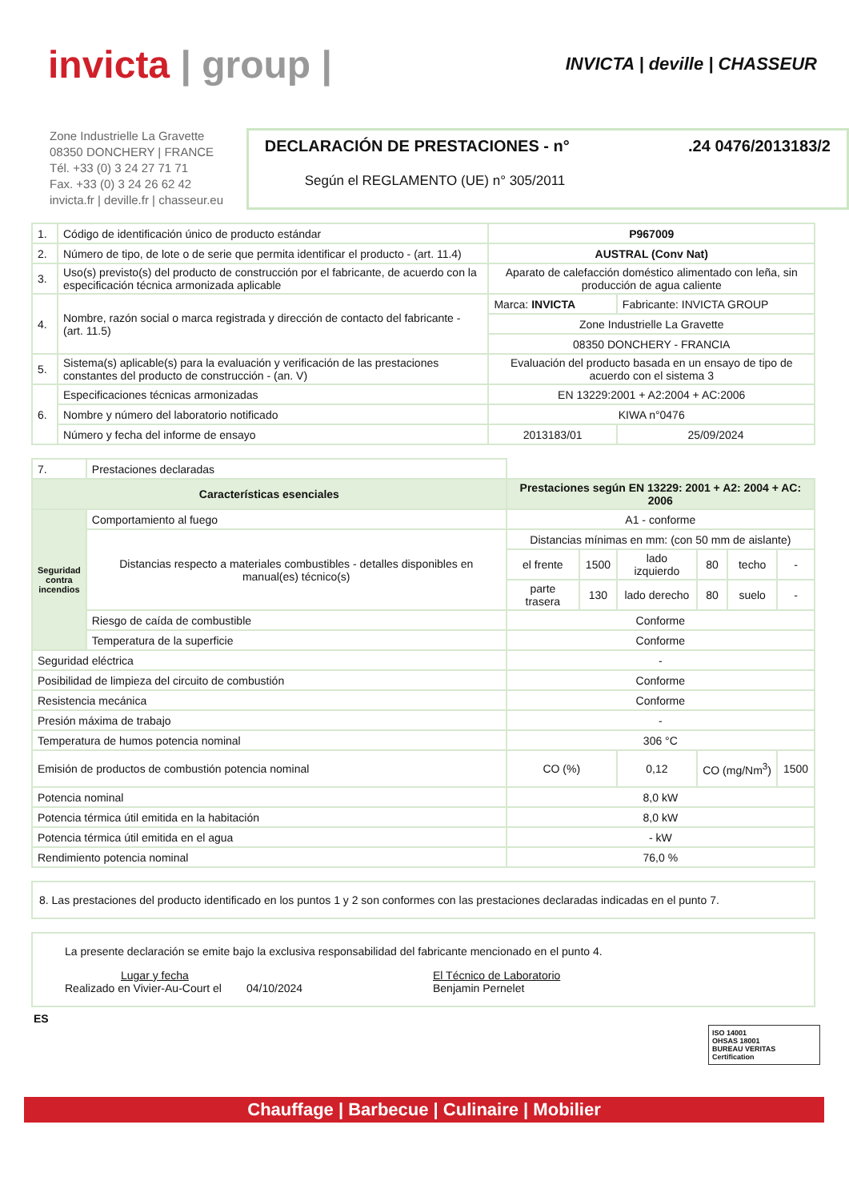invicta | group |
INVICTA | deville | CHASSEUR
Zone Industrielle La Gravette
08350 DONCHERY | FRANCE
Tél. +33 (0) 3 24 27 71 71
Fax. +33 (0) 3 24 26 62 42
invicta.fr | deville.fr | chasseur.eu
DECLARACIÓN DE PRESTACIONES - n°.24 0476/2013183/2
Según el REGLAMENTO (UE) n° 305/2011
| 1. | Código de identificación único de producto estándar | P967009 | |
| 2. | Número de tipo, de lote o de serie que permita identificar el producto - (art. 11.4) | AUSTRAL (Conv Nat) | |
| 3. | Uso(s) previsto(s) del producto de construcción por el fabricante, de acuerdo con la especificación técnica armonizada aplicable | Aparato de calefacción doméstico alimentado con leña, sin producción de agua caliente | |
| 4. | Nombre, razón social o marca registrada y dirección de contacto del fabricante - (art. 11.5) | Marca: INVICTA | Fabricante: INVICTA GROUP |
| | | Zone Industrielle La Gravette | |
| | | 08350 DONCHERY - FRANCIA | |
| 5. | Sistema(s) aplicable(s) para la evaluación y verificación de las prestaciones constantes del producto de construcción - (an. V) | Evaluación del producto basada en un ensayo de tipo de acuerdo con el sistema 3 | |
| 6. | Especificaciones técnicas armonizadas | EN 13229:2001 + A2:2004 + AC:2006 | |
| | Nombre y número del laboratorio notificado | KIWA n°0476 | |
| | Número y fecha del informe de ensayo | 2013183/01 | 25/09/2024 |
| 7. | Prestaciones declaradas | | | | | | |
| Características esenciales | | Prestaciones según EN 13229: 2001 + A2: 2004 + AC: 2006 | | | | | |
| Seguridad contra incendios | Comportamiento al fuego | A1 - conforme | | | | | |
| | Distancias respecto a materiales combustibles - detalles disponibles en manual(es) técnico(s) | Distancias mínimas en mm: (con 50 mm de aislante) | | | | | |
| | | el frente | 1500 | lado izquierdo | 80 | techo | - |
| | | parte trasera | 130 | lado derecho | 80 | suelo | - |
| | Riesgo de caída de combustible | Conforme | | | | | |
| | Temperatura de la superficie | Conforme | | | | | |
| Seguridad eléctrica | | - | | | | | |
| Posibilidad de limpieza del circuito de combustión | | Conforme | | | | | |
| Resistencia mecánica | | Conforme | | | | | |
| Presión máxima de trabajo | | - | | | | | |
| Temperatura de humos potencia nominal | | 306 °C | | | | | |
| Emisión de productos de combustión potencia nominal | | CO (%) | | 0,12 | CO (mg/Nm<sup>3</sup>) | | 1500 |
| Potencia nominal | | 8,0 kW | | | | | |
| Potencia térmica útil emitida en la habitación | | 8,0 kW | | | | | |
| Potencia térmica útil emitida en el agua | | - kW | | | | | |
| Rendimiento potencia nominal | | 76,0 % | | | | | |
8. Las prestaciones del producto identificado en los puntos 1 y 2 son conformes con las prestaciones declaradas indicadas en el punto 7.
La presente declaración se emite bajo la exclusiva responsabilidad del fabricante mencionado en el punto 4.
Lugar y fecha
Realizado en Vivier-Au-Court el 04/10/2024
El Técnico de Laboratorio
Benjamin Pernelet
ES
ISO 14001
OHSAS 18001
BUREAU VERITAS Certification
Chauffage | Barbecue | Culinaire | Mobilier